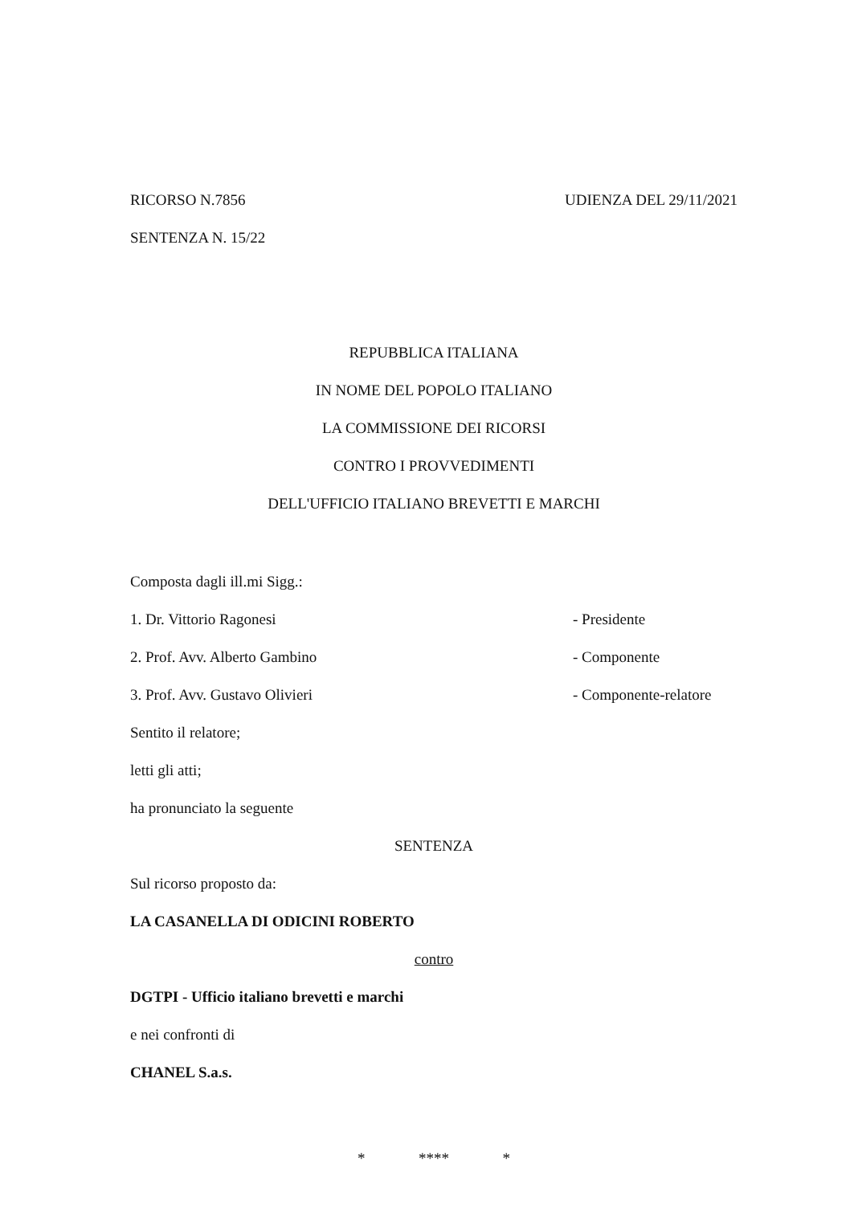RICORSO N.7856 UDIENZA DEL 29/11/2021
SENTENZA N. 15/22
REPUBBLICA ITALIANA
IN NOME DEL POPOLO ITALIANO
LA COMMISSIONE DEI RICORSI
CONTRO I PROVVEDIMENTI
DELL'UFFICIO ITALIANO BREVETTI E MARCHI
Composta dagli ill.mi Sigg.:
1. Dr. Vittorio Ragonesi - Presidente
2. Prof. Avv. Alberto Gambino - Componente
3. Prof. Avv. Gustavo Olivieri - Componente-relatore
Sentito il relatore;
letti gli atti;
ha pronunciato la seguente
SENTENZA
Sul ricorso proposto da:
LA CASANELLA DI ODICINI ROBERTO
contro
DGTPI - Ufficio italiano brevetti e marchi
e nei confronti di
CHANEL S.a.s.
* **** *